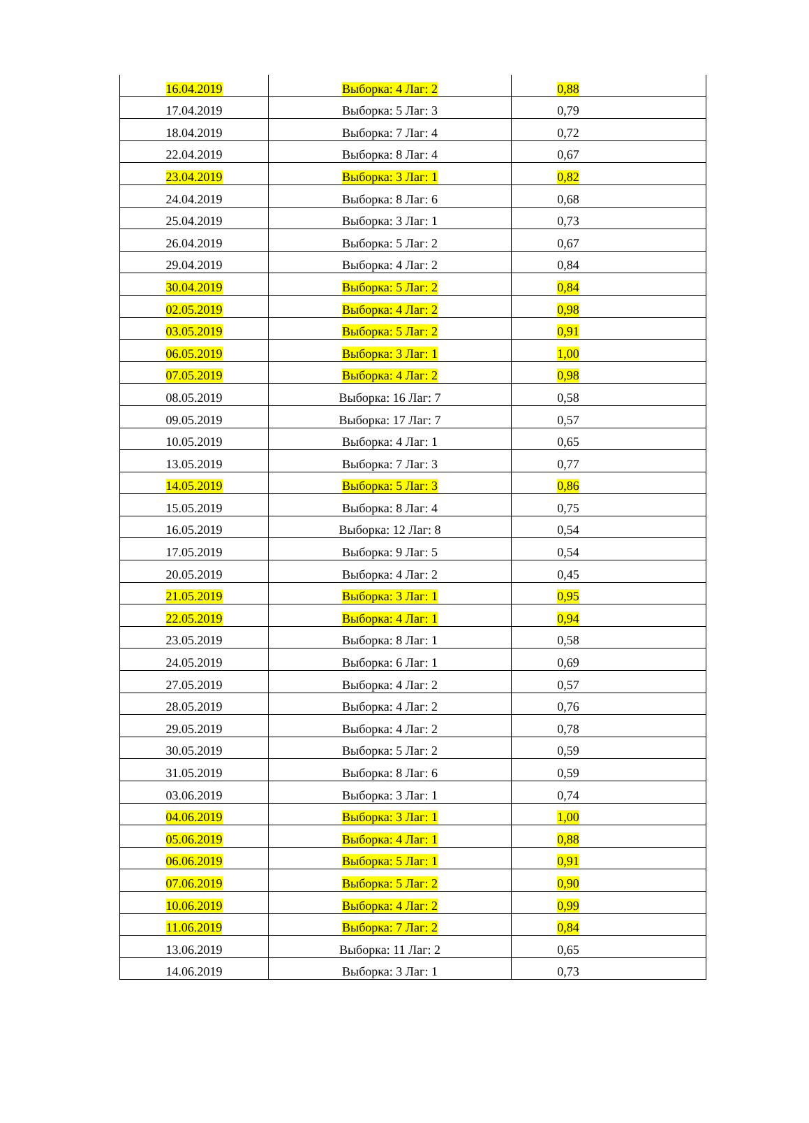| 16.04.2019 | Выборка: 4 Лаг: 2 | 0,88 |
| 17.04.2019 | Выборка: 5 Лаг: 3 | 0,79 |
| 18.04.2019 | Выборка: 7 Лаг: 4 | 0,72 |
| 22.04.2019 | Выборка: 8 Лаг: 4 | 0,67 |
| 23.04.2019 | Выборка: 3 Лаг: 1 | 0,82 |
| 24.04.2019 | Выборка: 8 Лаг: 6 | 0,68 |
| 25.04.2019 | Выборка: 3 Лаг: 1 | 0,73 |
| 26.04.2019 | Выборка: 5 Лаг: 2 | 0,67 |
| 29.04.2019 | Выборка: 4 Лаг: 2 | 0,84 |
| 30.04.2019 | Выборка: 5 Лаг: 2 | 0,84 |
| 02.05.2019 | Выборка: 4 Лаг: 2 | 0,98 |
| 03.05.2019 | Выборка: 5 Лаг: 2 | 0,91 |
| 06.05.2019 | Выборка: 3 Лаг: 1 | 1,00 |
| 07.05.2019 | Выборка: 4 Лаг: 2 | 0,98 |
| 08.05.2019 | Выборка: 16 Лаг: 7 | 0,58 |
| 09.05.2019 | Выборка: 17 Лаг: 7 | 0,57 |
| 10.05.2019 | Выборка: 4 Лаг: 1 | 0,65 |
| 13.05.2019 | Выборка: 7 Лаг: 3 | 0,77 |
| 14.05.2019 | Выборка: 5 Лаг: 3 | 0,86 |
| 15.05.2019 | Выборка: 8 Лаг: 4 | 0,75 |
| 16.05.2019 | Выборка: 12 Лаг: 8 | 0,54 |
| 17.05.2019 | Выборка: 9 Лаг: 5 | 0,54 |
| 20.05.2019 | Выборка: 4 Лаг: 2 | 0,45 |
| 21.05.2019 | Выборка: 3 Лаг: 1 | 0,95 |
| 22.05.2019 | Выборка: 4 Лаг: 1 | 0,94 |
| 23.05.2019 | Выборка: 8 Лаг: 1 | 0,58 |
| 24.05.2019 | Выборка: 6 Лаг: 1 | 0,69 |
| 27.05.2019 | Выборка: 4 Лаг: 2 | 0,57 |
| 28.05.2019 | Выборка: 4 Лаг: 2 | 0,76 |
| 29.05.2019 | Выборка: 4 Лаг: 2 | 0,78 |
| 30.05.2019 | Выборка: 5 Лаг: 2 | 0,59 |
| 31.05.2019 | Выборка: 8 Лаг: 6 | 0,59 |
| 03.06.2019 | Выборка: 3 Лаг: 1 | 0,74 |
| 04.06.2019 | Выборка: 3 Лаг: 1 | 1,00 |
| 05.06.2019 | Выборка: 4 Лаг: 1 | 0,88 |
| 06.06.2019 | Выборка: 5 Лаг: 1 | 0,91 |
| 07.06.2019 | Выборка: 5 Лаг: 2 | 0,90 |
| 10.06.2019 | Выборка: 4 Лаг: 2 | 0,99 |
| 11.06.2019 | Выборка: 7 Лаг: 2 | 0,84 |
| 13.06.2019 | Выборка: 11 Лаг: 2 | 0,65 |
| 14.06.2019 | Выборка: 3 Лаг: 1 | 0,73 |